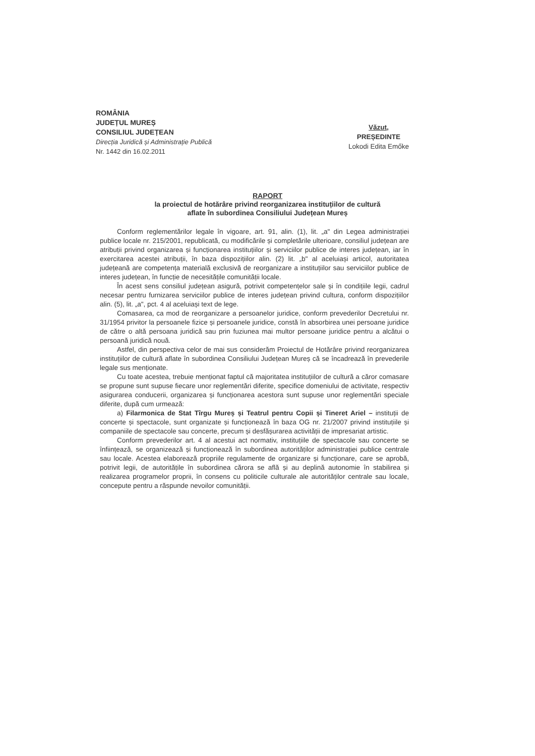ROMÂNIA
JUDEȚUL MUREȘ
CONSILIUL JUDEȚEAN
Direcția Juridică și Administrație Publică
Nr. 1442 din 16.02.2011
Văzut,
PREȘEDINTE
Lokodi Edita Emőke
RAPORT
la proiectul de hotărâre privind reorganizarea instituțiilor de cultură
aflate în subordinea Consiliului Județean Mureș
Conform reglementărilor legale în vigoare, art. 91, alin. (1), lit. „a" din Legea administrației publice locale nr. 215/2001, republicată, cu modificările și completările ulterioare, consiliul județean are atribuții privind organizarea și funcționarea instituțiilor și serviciilor publice de interes județean, iar în exercitarea acestei atribuții, în baza dispozițiilor alin. (2) lit. „b" al aceluiași articol, autoritatea județeană are competența materială exclusivă de reorganizare a instituțiilor sau serviciilor publice de interes județean, în funcție de necesitățile comunității locale.
În acest sens consiliul județean asigură, potrivit competențelor sale și în condițiile legii, cadrul necesar pentru furnizarea serviciilor publice de interes județean privind cultura, conform dispozițiilor alin. (5), lit. „a", pct. 4 al aceluiași text de lege.
Comasarea, ca mod de reorganizare a persoanelor juridice, conform prevederilor Decretului nr. 31/1954 privitor la persoanele fizice și persoanele juridice, constă în absorbirea unei persoane juridice de către o altă persoana juridică sau prin fuziunea mai multor persoane juridice pentru a alcătui o persoană juridică nouă.
Astfel, din perspectiva celor de mai sus considerăm Proiectul de Hotărâre privind reorganizarea instituțiilor de cultură aflate în subordinea Consiliului Județean Mureș că se încadrează în prevederile legale sus menționate.
Cu toate acestea, trebuie menționat faptul că majoritatea instituțiilor de cultură a căror comasare se propune sunt supuse fiecare unor reglementări diferite, specifice domeniului de activitate, respectiv asigurarea conducerii, organizarea și funcționarea acestora sunt supuse unor reglementări speciale diferite, după cum urmează:
a) Filarmonica de Stat Tîrgu Mureș și Teatrul pentru Copii și Tineret Ariel – instituții de concerte și spectacole, sunt organizate și funcționează în baza OG nr. 21/2007 privind instituțiile și companiile de spectacole sau concerte, precum și desfășurarea activității de impresariat artistic.
Conform prevederilor art. 4 al acestui act normativ, instituțiile de spectacole sau concerte se înființează, se organizează și funcționează în subordinea autorităților administrației publice centrale sau locale. Acestea elaborează propriile regulamente de organizare și funcționare, care se aprobă, potrivit legii, de autoritățile în subordinea cărora se află și au deplină autonomie în stabilirea și realizarea programelor proprii, în consens cu politicile culturale ale autorităților centrale sau locale, concepute pentru a răspunde nevoilor comunității.